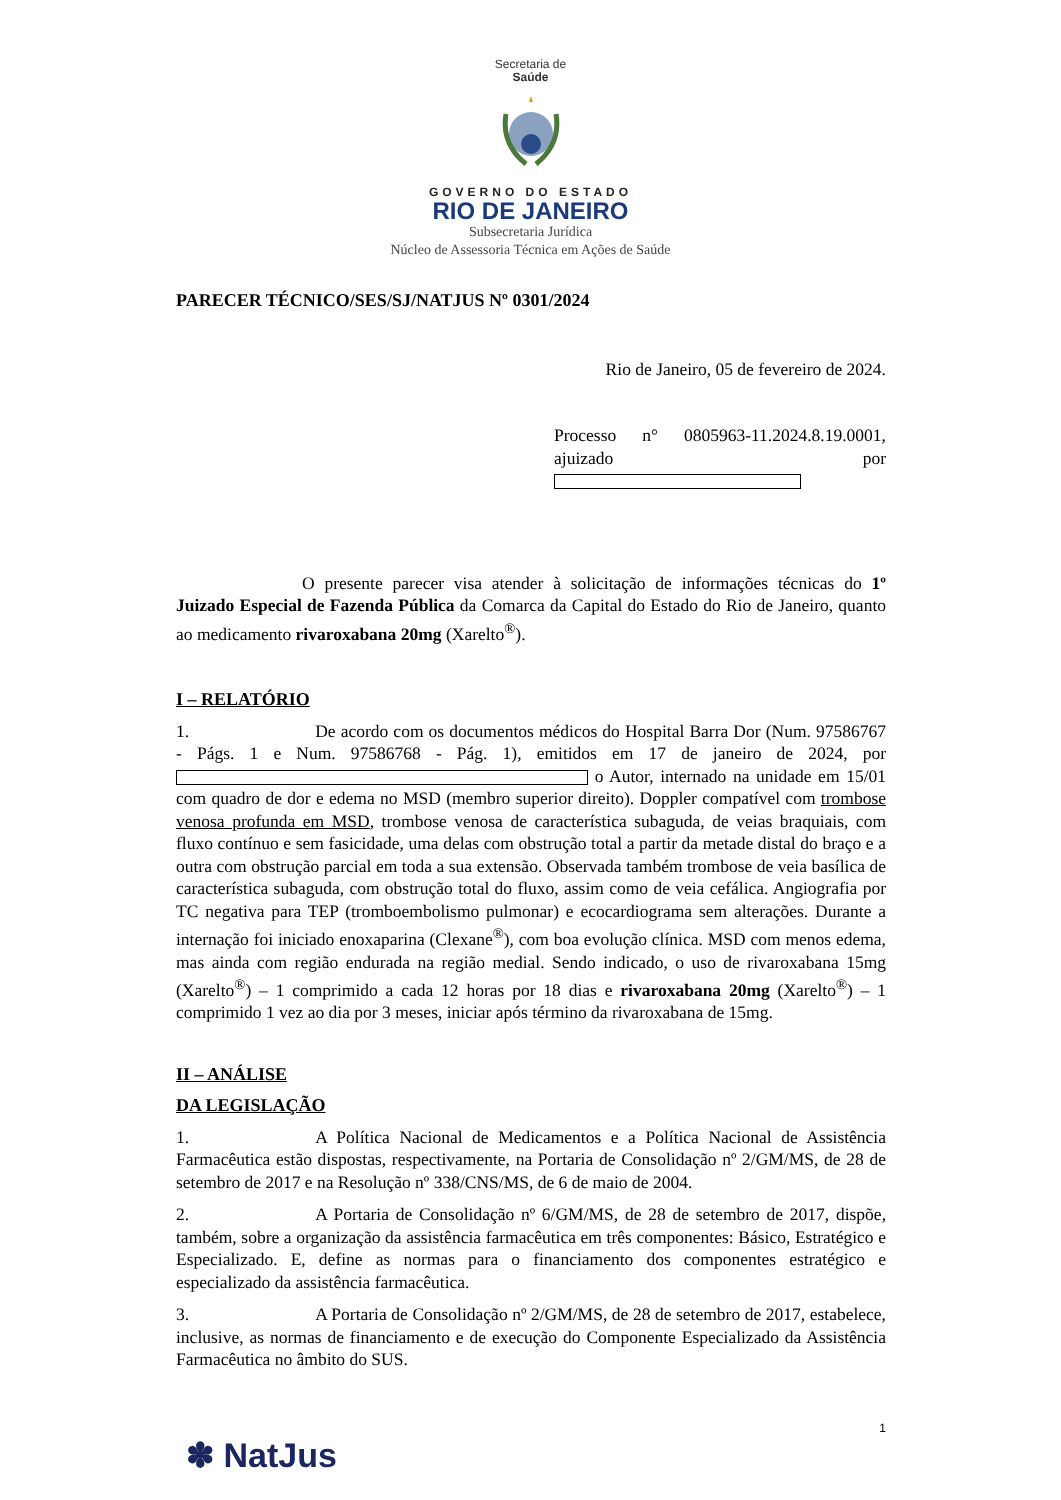Secretaria de
Saúde
GOVERNO DO ESTADO
RIO DE JANEIRO
Subsecretaria Jurídica
Núcleo de Assessoria Técnica em Ações de Saúde
PARECER TÉCNICO/SES/SJ/NATJUS Nº 0301/2024
Rio de Janeiro, 05 de fevereiro de 2024.
Processo n° 0805963-11.2024.8.19.0001, ajuizado por
O presente parecer visa atender à solicitação de informações técnicas do 1º Juizado Especial de Fazenda Pública da Comarca da Capital do Estado do Rio de Janeiro, quanto ao medicamento rivaroxabana 20mg (Xarelto<sup>®</sup>).
I – RELATÓRIO
1. De acordo com os documentos médicos do Hospital Barra Dor (Num. 97586767 - Págs. 1 e Num. 97586768 - Pág. 1), emitidos em 17 de janeiro de 2024, por o Autor, internado na unidade em 15/01 com quadro de dor e edema no MSD (membro superior direito). Doppler compatível com trombose venosa profunda em MSD, trombose venosa de característica subaguda, de veias braquiais, com fluxo contínuo e sem fasicidade, uma delas com obstrução total a partir da metade distal do braço e a outra com obstrução parcial em toda a sua extensão. Observada também trombose de veia basílica de característica subaguda, com obstrução total do fluxo, assim como de veia cefálica. Angiografia por TC negativa para TEP (tromboembolismo pulmonar) e ecocardiograma sem alterações. Durante a internação foi iniciado enoxaparina (Clexane<sup>®</sup>), com boa evolução clínica. MSD com menos edema, mas ainda com região endurada na região medial. Sendo indicado, o uso de rivaroxabana 15mg (Xarelto<sup>®</sup>) – 1 comprimido a cada 12 horas por 18 dias e rivaroxabana 20mg (Xarelto<sup>®</sup>) – 1 comprimido 1 vez ao dia por 3 meses, iniciar após término da rivaroxabana de 15mg.
II – ANÁLISE
DA LEGISLAÇÃO
1. A Política Nacional de Medicamentos e a Política Nacional de Assistência Farmacêutica estão dispostas, respectivamente, na Portaria de Consolidação nº 2/GM/MS, de 28 de setembro de 2017 e na Resolução nº 338/CNS/MS, de 6 de maio de 2004.
2. A Portaria de Consolidação nº 6/GM/MS, de 28 de setembro de 2017, dispõe, também, sobre a organização da assistência farmacêutica em três componentes: Básico, Estratégico e Especializado. E, define as normas para o financiamento dos componentes estratégico e especializado da assistência farmacêutica.
3. A Portaria de Consolidação nº 2/GM/MS, de 28 de setembro de 2017, estabelece, inclusive, as normas de financiamento e de execução do Componente Especializado da Assistência Farmacêutica no âmbito do SUS.
1
✽ NatJus